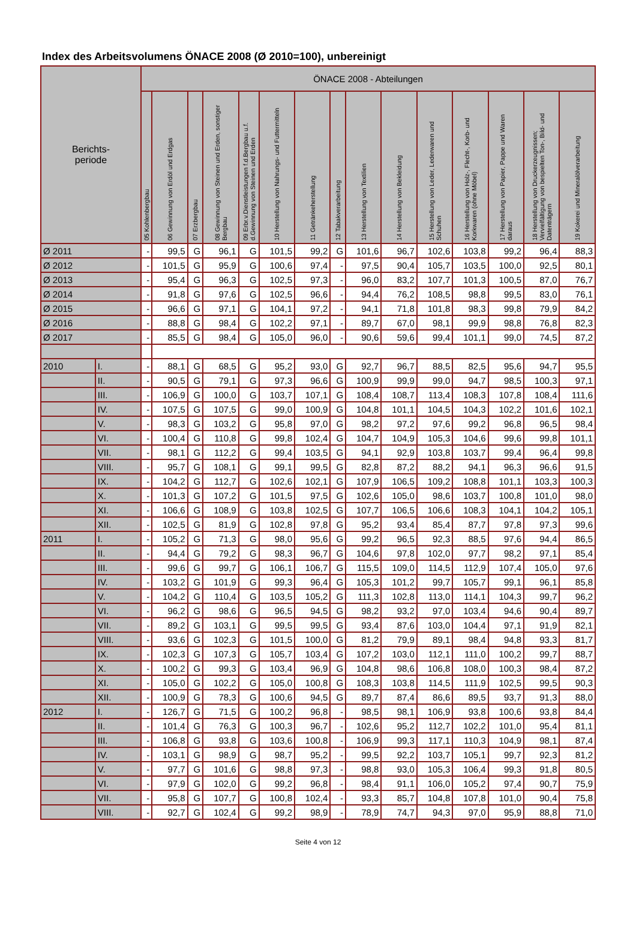Index des Arbeitsvolumens ÖNACE 2008 (Ø 2010=100), unbereinigt
| Berichts- periode | | ÖNACE 2008 - Abteilungen | | | | | | | | | | | | | | |
| --- | --- | --- | --- | --- | --- | --- | --- | --- | --- | --- | --- | --- | --- | --- | --- | --- |
| | | 05 Kohlenbergbau | 06 Gewinnung von Erdöl und Erdgas | 07 Erzbergbau | 08 Gewinnung von Steinen und Erden, sonstiger Bergbau | 09 Erbr.v.Dienstleistungen f.d.Bergbau u.f. d.Gewinnung von Steinen und Erden | 10 Herstellung von Nahrungs- und Futtermitteln | 11 Getränkeherstellung | 12 Tabakverarbeitung | 13 Herstellung von Textilien | 14 Herstellung von Bekleidung | 15 Herstellung von Leder, Lederwaren und Schuhen | 16 Herstellung von Holz-, Flecht-, Korb- und Korkwaren (ohne Möbel) | 17 Herstellung von Papier, Pappe und Waren daraus | 18 Herstellung von Druckerzeugnissen; Vervielfältigung von bespielten Ton-, Bild- und Datenträgern | 19 Kokerei und Mineralölverarbeitung |
| Ø 2011 | | - | 99,5 | G | 96,1 | G | 101,5 | 99,2 | G | 101,6 | 96,7 | 102,6 | 103,8 | 99,2 | 96,4 | 88,3 |
| Ø 2012 | | - | 101,5 | G | 95,9 | G | 100,6 | 97,4 | - | 97,5 | 90,4 | 105,7 | 103,5 | 100,0 | 92,5 | 80,1 |
| Ø 2013 | | - | 95,4 | G | 96,3 | G | 102,5 | 97,3 | - | 96,0 | 83,2 | 107,7 | 101,3 | 100,5 | 87,0 | 76,7 |
| Ø 2014 | | - | 91,8 | G | 97,6 | G | 102,5 | 96,6 | - | 94,4 | 76,2 | 108,5 | 98,8 | 99,5 | 83,0 | 76,1 |
| Ø 2015 | | - | 96,6 | G | 97,1 | G | 104,1 | 97,2 | - | 94,1 | 71,8 | 101,8 | 98,3 | 99,8 | 79,9 | 84,2 |
| Ø 2016 | | - | 88,8 | G | 98,4 | G | 102,2 | 97,1 | - | 89,7 | 67,0 | 98,1 | 99,9 | 98,8 | 76,8 | 82,3 |
| Ø 2017 | | - | 85,5 | G | 98,4 | G | 105,0 | 96,0 | - | 90,6 | 59,6 | 99,4 | 101,1 | 99,0 | 74,5 | 87,2 |
| 2010 | I. | - | 88,1 | G | 68,5 | G | 95,2 | 93,0 | G | 92,7 | 96,7 | 88,5 | 82,5 | 95,6 | 94,7 | 95,5 |
| | II. | - | 90,5 | G | 79,1 | G | 97,3 | 96,6 | G | 100,9 | 99,9 | 99,0 | 94,7 | 98,5 | 100,3 | 97,1 |
| | III. | - | 106,9 | G | 100,0 | G | 103,7 | 107,1 | G | 108,4 | 108,7 | 113,4 | 108,3 | 107,8 | 108,4 | 111,6 |
| | IV. | - | 107,5 | G | 107,5 | G | 99,0 | 100,9 | G | 104,8 | 101,1 | 104,5 | 104,3 | 102,2 | 101,6 | 102,1 |
| | V. | - | 98,3 | G | 103,2 | G | 95,8 | 97,0 | G | 98,2 | 97,2 | 97,6 | 99,2 | 96,8 | 96,5 | 98,4 |
| | VI. | - | 100,4 | G | 110,8 | G | 99,8 | 102,4 | G | 104,7 | 104,9 | 105,3 | 104,6 | 99,6 | 99,8 | 101,1 |
| | VII. | - | 98,1 | G | 112,2 | G | 99,4 | 103,5 | G | 94,1 | 92,9 | 103,8 | 103,7 | 99,4 | 96,4 | 99,8 |
| | VIII. | - | 95,7 | G | 108,1 | G | 99,1 | 99,5 | G | 82,8 | 87,2 | 88,2 | 94,1 | 96,3 | 96,6 | 91,5 |
| | IX. | - | 104,2 | G | 112,7 | G | 102,6 | 102,1 | G | 107,9 | 106,5 | 109,2 | 108,8 | 101,1 | 103,3 | 100,3 |
| | X. | - | 101,3 | G | 107,2 | G | 101,5 | 97,5 | G | 102,6 | 105,0 | 98,6 | 103,7 | 100,8 | 101,0 | 98,0 |
| | XI. | - | 106,6 | G | 108,9 | G | 103,8 | 102,5 | G | 107,7 | 106,5 | 106,6 | 108,3 | 104,1 | 104,2 | 105,1 |
| | XII. | - | 102,5 | G | 81,9 | G | 102,8 | 97,8 | G | 95,2 | 93,4 | 85,4 | 87,7 | 97,8 | 97,3 | 99,6 |
| 2011 | I. | - | 105,2 | G | 71,3 | G | 98,0 | 95,6 | G | 99,2 | 96,5 | 92,3 | 88,5 | 97,6 | 94,4 | 86,5 |
| | II. | - | 94,4 | G | 79,2 | G | 98,3 | 96,7 | G | 104,6 | 97,8 | 102,0 | 97,7 | 98,2 | 97,1 | 85,4 |
| | III. | - | 99,6 | G | 99,7 | G | 106,1 | 106,7 | G | 115,5 | 109,0 | 114,5 | 112,9 | 107,4 | 105,0 | 97,6 |
| | IV. | - | 103,2 | G | 101,9 | G | 99,3 | 96,4 | G | 105,3 | 101,2 | 99,7 | 105,7 | 99,1 | 96,1 | 85,8 |
| | V. | - | 104,2 | G | 110,4 | G | 103,5 | 105,2 | G | 111,3 | 102,8 | 113,0 | 114,1 | 104,3 | 99,7 | 96,2 |
| | VI. | - | 96,2 | G | 98,6 | G | 96,5 | 94,5 | G | 98,2 | 93,2 | 97,0 | 103,4 | 94,6 | 90,4 | 89,7 |
| | VII. | - | 89,2 | G | 103,1 | G | 99,5 | 99,5 | G | 93,4 | 87,6 | 103,0 | 104,4 | 97,1 | 91,9 | 82,1 |
| | VIII. | - | 93,6 | G | 102,3 | G | 101,5 | 100,0 | G | 81,2 | 79,9 | 89,1 | 98,4 | 94,8 | 93,3 | 81,7 |
| | IX. | - | 102,3 | G | 107,3 | G | 105,7 | 103,4 | G | 107,2 | 103,0 | 112,1 | 111,0 | 100,2 | 99,7 | 88,7 |
| | X. | - | 100,2 | G | 99,3 | G | 103,4 | 96,9 | G | 104,8 | 98,6 | 106,8 | 108,0 | 100,3 | 98,4 | 87,2 |
| | XI. | - | 105,0 | G | 102,2 | G | 105,0 | 100,8 | G | 108,3 | 103,8 | 114,5 | 111,9 | 102,5 | 99,5 | 90,3 |
| | XII. | - | 100,9 | G | 78,3 | G | 100,6 | 94,5 | G | 89,7 | 87,4 | 86,6 | 89,5 | 93,7 | 91,3 | 88,0 |
| 2012 | I. | - | 126,7 | G | 71,5 | G | 100,2 | 96,8 | - | 98,5 | 98,1 | 106,9 | 93,8 | 100,6 | 93,8 | 84,4 |
| | II. | - | 101,4 | G | 76,3 | G | 100,3 | 96,7 | - | 102,6 | 95,2 | 112,7 | 102,2 | 101,0 | 95,4 | 81,1 |
| | III. | - | 106,8 | G | 93,8 | G | 103,6 | 100,8 | - | 106,9 | 99,3 | 117,1 | 110,3 | 104,9 | 98,1 | 87,4 |
| | IV. | - | 103,1 | G | 98,9 | G | 98,7 | 95,2 | - | 99,5 | 92,2 | 103,7 | 105,1 | 99,7 | 92,3 | 81,2 |
| | V. | - | 97,7 | G | 101,6 | G | 98,8 | 97,3 | - | 98,8 | 93,0 | 105,3 | 106,4 | 99,3 | 91,8 | 80,5 |
| | VI. | - | 97,9 | G | 102,0 | G | 99,2 | 96,8 | - | 98,4 | 91,1 | 106,0 | 105,2 | 97,4 | 90,7 | 75,9 |
| | VII. | - | 95,8 | G | 107,7 | G | 100,8 | 102,4 | - | 93,3 | 85,7 | 104,8 | 107,8 | 101,0 | 90,4 | 75,8 |
| | VIII. | - | 92,7 | G | 102,4 | G | 99,2 | 98,9 | - | 78,9 | 74,7 | 94,3 | 97,0 | 95,9 | 88,8 | 71,0 |
Seite 4 von 12